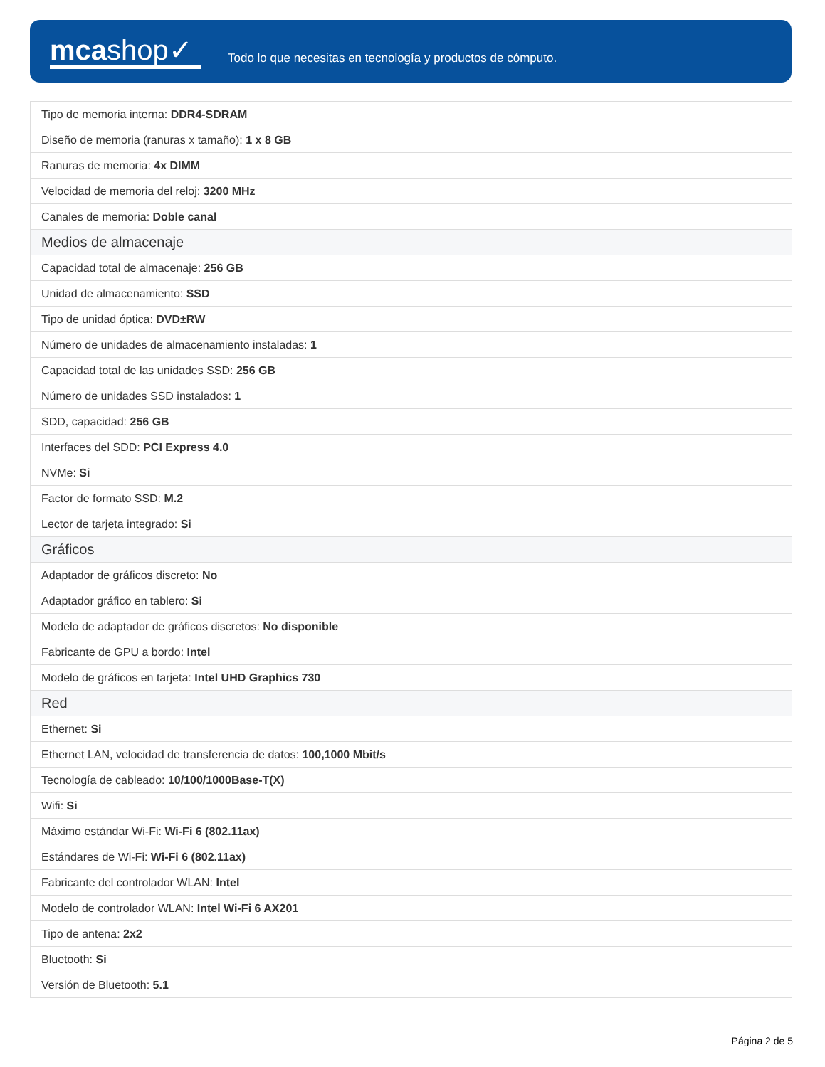mcashop✓
Todo lo que necesitas en tecnología y productos de cómputo.
| Tipo de memoria interna: DDR4-SDRAM |
| Diseño de memoria (ranuras x tamaño): 1 x 8 GB |
| Ranuras de memoria: 4x DIMM |
| Velocidad de memoria del reloj: 3200 MHz |
| Canales de memoria: Doble canal |
| Medios de almacenaje |
| Capacidad total de almacenaje: 256 GB |
| Unidad de almacenamiento: SSD |
| Tipo de unidad óptica: DVD±RW |
| Número de unidades de almacenamiento instaladas: 1 |
| Capacidad total de las unidades SSD: 256 GB |
| Número de unidades SSD instalados: 1 |
| SDD, capacidad: 256 GB |
| Interfaces del SDD: PCI Express 4.0 |
| NVMe: Si |
| Factor de formato SSD: M.2 |
| Lector de tarjeta integrado: Si |
| Gráficos |
| Adaptador de gráficos discreto: No |
| Adaptador gráfico en tablero: Si |
| Modelo de adaptador de gráficos discretos: No disponible |
| Fabricante de GPU a bordo: Intel |
| Modelo de gráficos en tarjeta: Intel UHD Graphics 730 |
| Red |
| Ethernet: Si |
| Ethernet LAN, velocidad de transferencia de datos: 100,1000 Mbit/s |
| Tecnología de cableado: 10/100/1000Base-T(X) |
| Wifi: Si |
| Máximo estándar Wi-Fi: Wi-Fi 6 (802.11ax) |
| Estándares de Wi-Fi: Wi-Fi 6 (802.11ax) |
| Fabricante del controlador WLAN: Intel |
| Modelo de controlador WLAN: Intel Wi-Fi 6 AX201 |
| Tipo de antena: 2x2 |
| Bluetooth: Si |
| Versión de Bluetooth: 5.1 |
Página 2 de 5